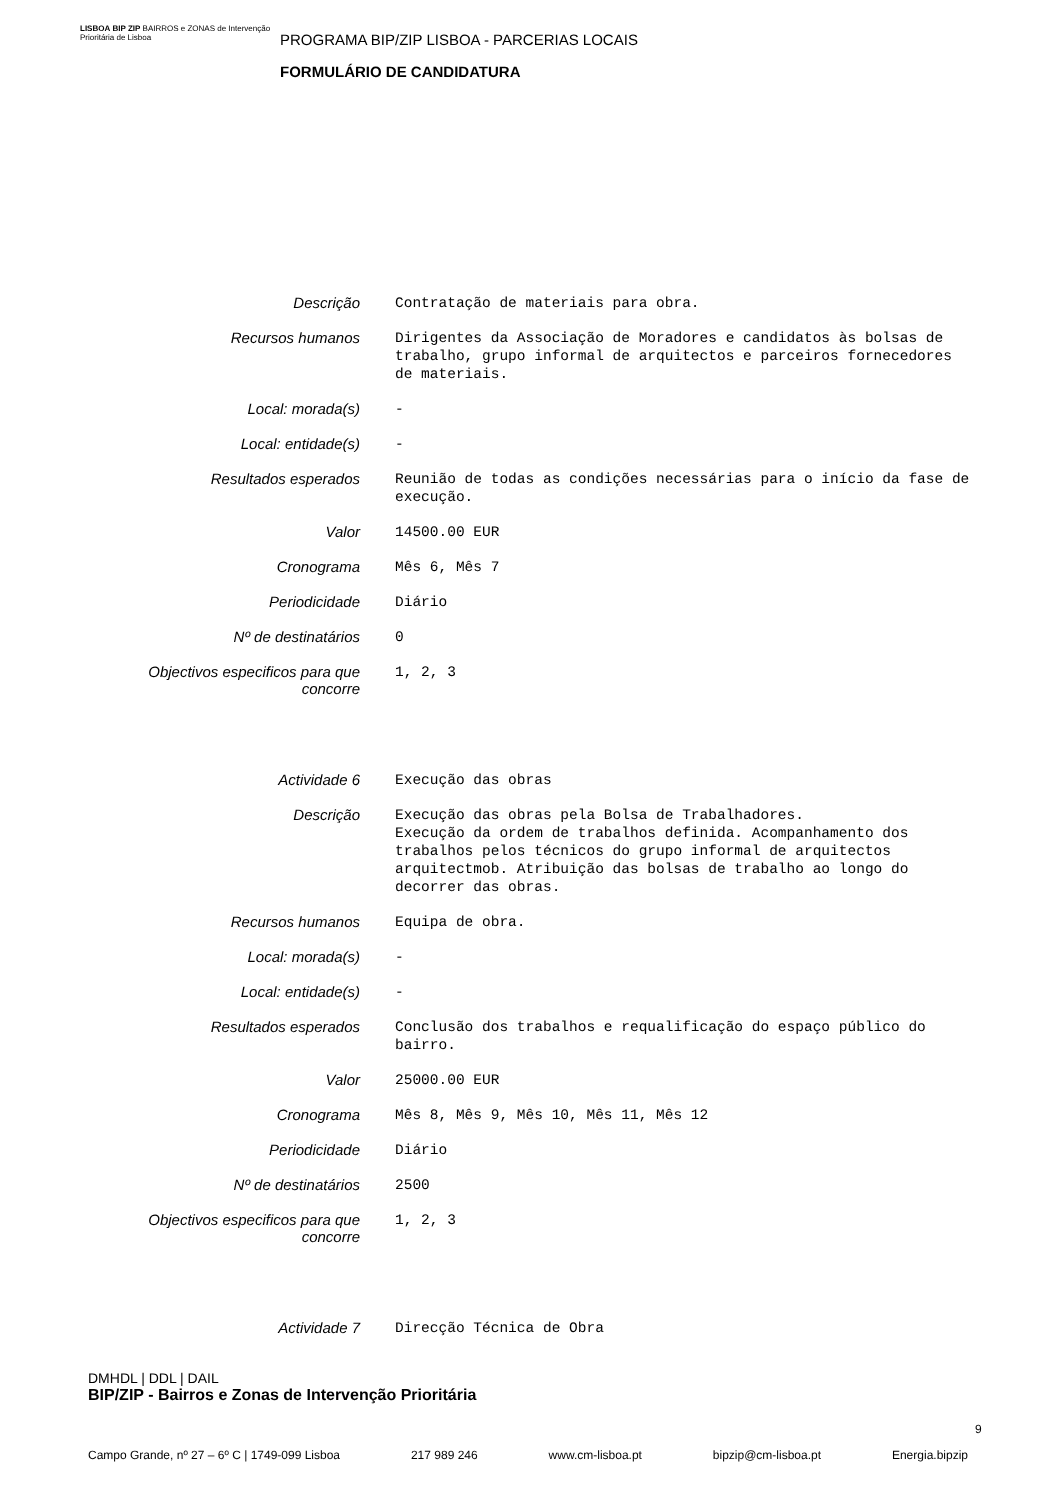LISBOA BIP ZIP BAIRROS e ZONAS de Intervenção Prioritária de Lisboa
PROGRAMA BIP/ZIP LISBOA - PARCERIAS LOCAIS
FORMULÁRIO DE CANDIDATURA
| Descrição | Contratação de materiais para obra. |
| Recursos humanos | Dirigentes da Associação de Moradores e candidatos às bolsas de trabalho, grupo informal de arquitectos e parceiros fornecedores de materiais. |
| Local: morada(s) | - |
| Local: entidade(s) | - |
| Resultados esperados | Reunião de todas as condições necessárias para o início da fase de execução. |
| Valor | 14500.00 EUR |
| Cronograma | Mês 6, Mês 7 |
| Periodicidade | Diário |
| Nº de destinatários | 0 |
| Objectivos especificos para que concorre | 1, 2, 3 |
| Actividade 6 | Execução das obras |
| Descrição | Execução das obras pela Bolsa de Trabalhadores. Execução da ordem de trabalhos definida. Acompanhamento dos trabalhos pelos técnicos do grupo informal de arquitectos arquitectmob. Atribuição das bolsas de trabalho ao longo do decorrer das obras. |
| Recursos humanos | Equipa de obra. |
| Local: morada(s) | - |
| Local: entidade(s) | - |
| Resultados esperados | Conclusão dos trabalhos e requalificação do espaço público do bairro. |
| Valor | 25000.00 EUR |
| Cronograma | Mês 8, Mês 9, Mês 10, Mês 11, Mês 12 |
| Periodicidade | Diário |
| Nº de destinatários | 2500 |
| Objectivos especificos para que concorre | 1, 2, 3 |
| Actividade 7 | Direcção Técnica de Obra |
DMHDL | DDL | DAIL
BIP/ZIP - Bairros e Zonas de Intervenção Prioritária
9
Campo Grande, nº 27 – 6º C | 1749-099 Lisboa 217 989 246 www.cm-lisboa.pt bipzip@cm-lisboa.pt Energia.bipzip